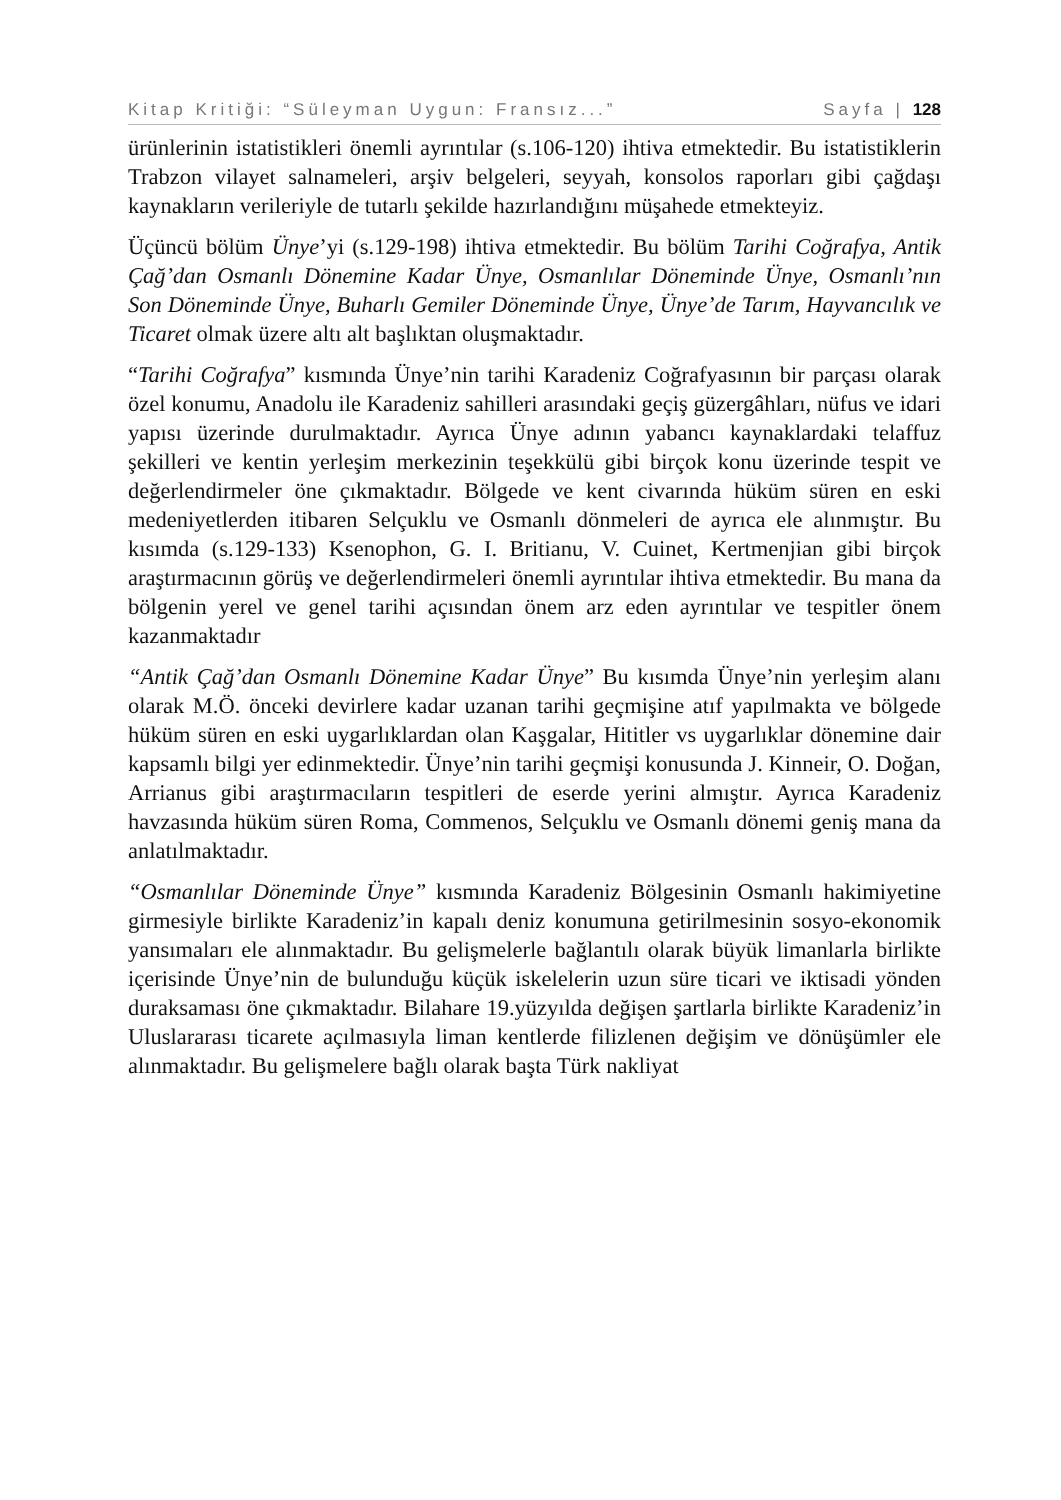Kitap Kritiği: “Süleyman Uygun: Fransız...” Sayfa | 128
ürünlerinin istatistikleri önemli ayrıntılar (s.106-120) ihtiva etmektedir. Bu istatistiklerin Trabzon vilayet salnameleri, arşiv belgeleri, seyyah, konsolos raporları gibi çağdaşı kaynakların verileriyle de tutarlı şekilde hazırlandığını müşahede etmekteyiz.
Üçüncü bölüm Ünye’yi (s.129-198) ihtiva etmektedir. Bu bölüm Tarihi Coğrafya, Antik Çağ’dan Osmanlı Dönemine Kadar Ünye, Osmanlılar Döneminde Ünye, Osmanlı’nın Son Döneminde Ünye, Buharlı Gemiler Döneminde Ünye, Ünye’de Tarım, Hayvancılık ve Ticaret olmak üzere altı alt başlıktan oluşmaktadır.
“Tarihi Coğrafya” kısmında Ünye’nin tarihi Karadeniz Coğrafyasının bir parçası olarak özel konumu, Anadolu ile Karadeniz sahilleri arasındaki geçiş güzergâhları, nüfus ve idari yapısı üzerinde durulmaktadır. Ayrıca Ünye adının yabancı kaynaklardaki telaffuz şekilleri ve kentin yerleşim merkezinin teşekkülü gibi birçok konu üzerinde tespit ve değerlendirmeler öne çıkmaktadır. Bölgede ve kent civarında hüküm süren en eski medeniyetlerden itibaren Selçuklu ve Osmanlı dönmeleri de ayrıca ele alınmıştır. Bu kısımda (s.129-133) Ksenophon, G. I. Britianu, V. Cuinet, Kertmenjian gibi birçok araştırmacının görüş ve değerlendirmeleri önemli ayrıntılar ihtiva etmektedir. Bu mana da bölgenin yerel ve genel tarihi açısından önem arz eden ayrıntılar ve tespitler önem kazanmaktadır
“Antik Çağ’dan Osmanlı Dönemine Kadar Ünye” Bu kısımda Ünye’nin yerleşim alanı olarak M.Ö. önceki devirlere kadar uzanan tarihi geçmişine atıf yapılmakta ve bölgede hüküm süren en eski uygarlıklardan olan Kaşgalar, Hititler vs uygarlıklar dönemine dair kapsamlı bilgi yer edinmektedir. Ünye’nin tarihi geçmişi konusunda J. Kinneir, O. Doğan, Arrianus gibi araştırmacıların tespitleri de eserde yerini almıştır. Ayrıca Karadeniz havzasında hüküm süren Roma, Commenos, Selçuklu ve Osmanlı dönemi geniş mana da anlatılmaktadır.
“Osmanlılar Döneminde Ünye” kısmında Karadeniz Bölgesinin Osmanlı hakimiyetine girmesiyle birlikte Karadeniz’in kapalı deniz konumuna getirilmesinin sosyo-ekonomik yansımaları ele alınmaktadır. Bu gelişmelerle bağlantılı olarak büyük limanlarla birlikte içerisinde Ünye’nin de bulunduğu küçük iskelelerin uzun süre ticari ve iktisadi yönden duraksaması öne çıkmaktadır. Bilahare 19.yüzyılda değişen şartlarla birlikte Karadeniz’in Uluslararası ticarete açılmasıyla liman kentlerde filizlenen değişim ve dönüşümler ele alınmaktadır. Bu gelişmelere bağlı olarak başta Türk nakliyat